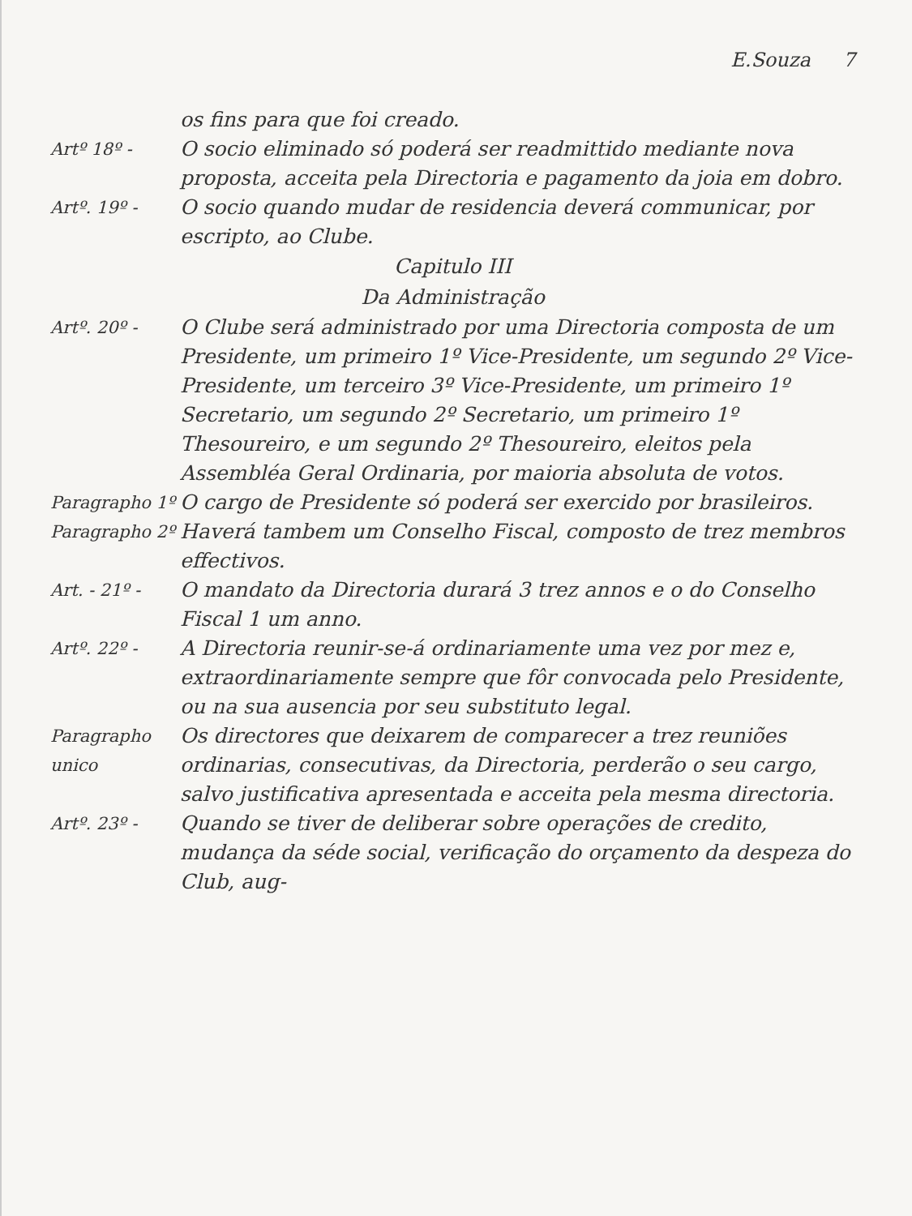E.Souza 7
os fins para que foi creado.
Artº 18º -
O socio eliminado só poderá ser readmittido mediante nova proposta, acceita pela Directoria e pagamento da joia em dobro.
Artº. 19º -
O socio quando mudar de residencia deverá communicar, por escripto, ao Clube.
Capitulo III
Da Administração
Artº. 20º -
O Clube será administrado por uma Directoria composta de um Presidente, um primeiro 1º Vice-Presidente, um segundo 2º Vice-Presidente, um terceiro 3º Vice-Presidente, um primeiro 1º Secretario, um segundo 2º Secretario, um primeiro 1º Thesoureiro, e um segundo 2º Thesoureiro, eleitos pela Assembléa Geral Ordinaria, por maioria absoluta de votos.
Paragrapho 1º
O cargo de Presidente só poderá ser exercido por brasileiros.
Paragrapho 2º
Haverá tambem um Conselho Fiscal, composto de trez membros effectivos.
Art. - 21º -
O mandato da Directoria durará 3 trez annos e o do Conselho Fiscal 1 um anno.
Artº. 22º -
A Directoria reunir-se-á ordinariamente uma vez por mez e, extraordinariamente sempre que fôr convocada pelo Presidente, ou na sua ausencia por seu substituto legal.
Paragrapho unico
Os directores que deixarem de comparecer a trez reuniões ordinarias, consecutivas, da Directoria, perderão o seu cargo, salvo justificativa apresentada e acceita pela mesma directoria.
Artº. 23º -
Quando se tiver de deliberar sobre operações de credito, mudança da séde social, verificação do orçamento da despeza do Club, aug-